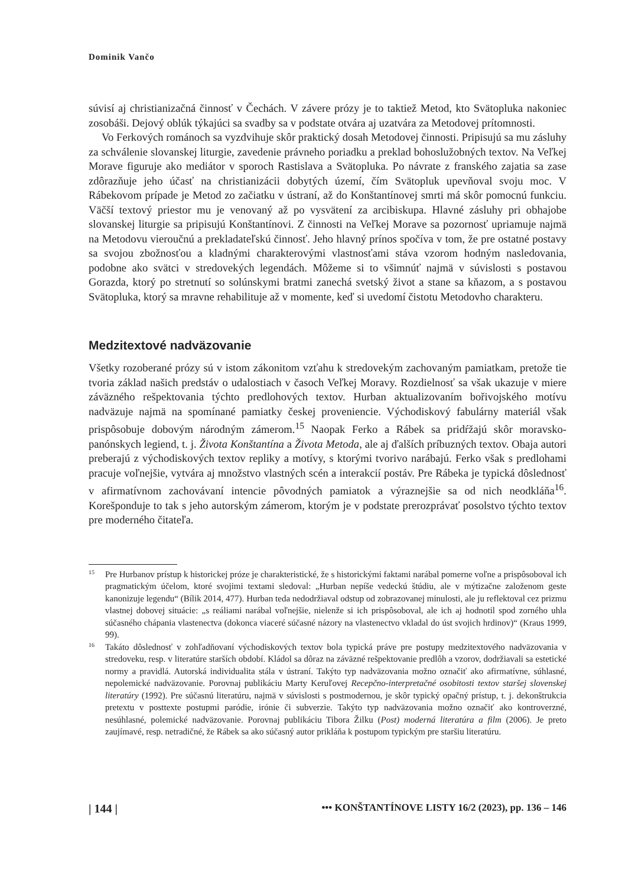Dominik Vančo
súvisí aj christianizačná činnosť v Čechách. V závere prózy je to taktiež Metod, kto Svätopluka nakoniec zosobáši. Dejový oblúk týkajúci sa svadby sa v podstate otvára aj uzatvára za Metodovej prítomnosti.
Vo Ferkových románoch sa vyzdvihuje skôr praktický dosah Metodovej činnosti. Pripisujú sa mu zásluhy za schválenie slovanskej liturgie, zavedenie právneho poriadku a preklad bohoslužobných textov. Na Veľkej Morave figuruje ako mediátor v sporoch Rastislava a Svätopluka. Po návrate z franského zajatia sa zase zdôrazňuje jeho účasť na christianizácii dobytých území, čím Svätopluk upevňoval svoju moc. V Rábekovom prípade je Metod zo začiatku v ústraní, až do Konštantínovej smrti má skôr pomocnú funkciu. Väčší textový priestor mu je venovaný až po vysvätení za arcibiskupa. Hlavné zásluhy pri obhajobe slovanskej liturgie sa pripisujú Konštantínovi. Z činnosti na Veľkej Morave sa pozornosť upriamuje najmä na Metodovu vieroučnú a prekladateľskú činnosť. Jeho hlavný prínos spočíva v tom, že pre ostatné postavy sa svojou zbožnosťou a kladnými charakterovými vlastnosťami stáva vzorom hodným nasledovania, podobne ako svätci v stredovekých legendách. Môžeme si to všimnúť najmä v súvislosti s postavou Gorazda, ktorý po stretnutí so solúnskymi bratmi zanechá svetský život a stane sa kňazom, a s postavou Svätopluka, ktorý sa mravne rehabilituje až v momente, keď si uvedomí čistotu Metodovho charakteru.
Medzitextové nadväzovanie
Všetky rozoberané prózy sú v istom zákonitom vzťahu k stredovekým zachovaným pamiatkam, pretože tie tvoria základ našich predstáv o udalostiach v časoch Veľkej Moravy. Rozdielnosť sa však ukazuje v miere záväzného rešpektovania týchto predlohových textov. Hurban aktualizovaním bořivojského motívu nadväzuje najmä na spomínané pamiatky českej proveniencie. Východiskový fabulárny materiál však prispôsobuje dobovým národným zámerom.<sup>15</sup> Naopak Ferko a Rábek sa pridŕžajú skôr moravsko-panónskych legiend, t. j. Života Konštantína a Života Metoda, ale aj ďalších príbuzných textov. Obaja autori preberajú z východiskových textov repliky a motívy, s ktorými tvorivo narábajú. Ferko však s predlohami pracuje voľnejšie, vytvára aj množstvo vlastných scén a interakcií postáv. Pre Rábeka je typická dôslednosť v afirmatívnom zachovávaní intencie pôvodných pamiatok a výraznejšie sa od nich neodkláňa<sup>16</sup>. Korešponduje to tak s jeho autorským zámerom, ktorým je v podstate prerozprávať posolstvo týchto textov pre moderného čitateľa.
15
Pre Hurbanov prístup k historickej próze je charakteristické, že s historickými faktami narábal pomerne voľne a prispôsoboval ich pragmatickým účelom, ktoré svojimi textami sledoval: „Hurban nepíše vedeckú štúdiu, ale v mýtizačne založenom geste kanonizuje legendu“ (Bílik 2014, 477). Hurban teda nedodržiaval odstup od zobrazovanej minulosti, ale ju reflektoval cez prizmu vlastnej dobovej situácie: „s reáliami narábal voľnejšie, nielenže si ich prispôsoboval, ale ich aj hodnotil spod zorného uhla súčasného chápania vlastenectva (dokonca viaceré súčasné názory na vlastenectvo vkladal do úst svojich hrdinov)“ (Kraus 1999, 99).
16
Takáto dôslednosť v zohľadňovaní východiskových textov bola typická práve pre postupy medzitextového nadväzovania v stredoveku, resp. v literatúre starších období. Kládol sa dôraz na záväzné rešpektovanie predlôh a vzorov, dodržiavali sa estetické normy a pravidlá. Autorská individualita stála v ústraní. Takýto typ nadväzovania možno označiť ako afirmatívne, súhlasné, nepolemické nadväzovanie. Porovnaj publikáciu Marty Keruľovej Recepčno-interpretačné osobitosti textov staršej slovenskej literatúry (1992). Pre súčasnú literatúru, najmä v súvislosti s postmodernou, je skôr typický opačný prístup, t. j. dekonštrukcia pretextu v posttexte postupmi paródie, irónie či subverzie. Takýto typ nadväzovania možno označiť ako kontroverzné, nesúhlasné, polemické nadväzovanie. Porovnaj publikáciu Tibora Žilku (Post) moderná literatúra a film (2006). Je preto zaujímavé, resp. netradičné, že Rábek sa ako súčasný autor prikláňa k postupom typickým pre staršiu literatúru.
| 144 | ••• KONŠTANTÍNOVE LISTY 16/2 (2023), pp. 136 – 146